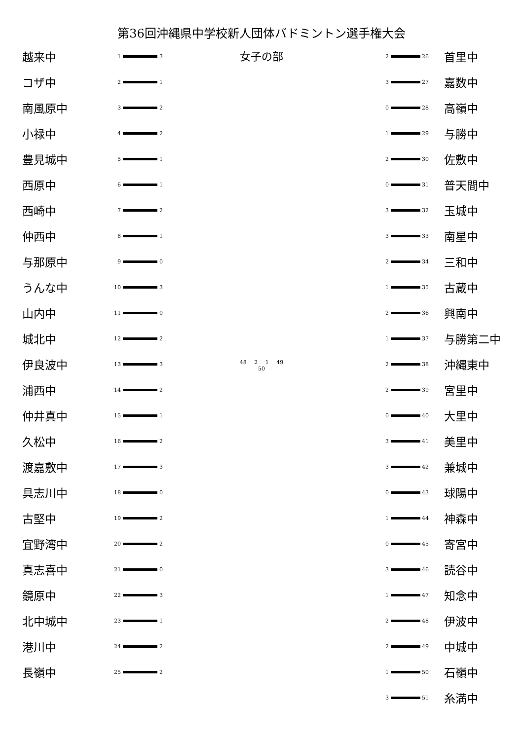第36回沖縄県中学校新人団体バドミントン選手権大会
越来中 1 3
コザ中 2 1
南風原中 3 2
小禄中 4 2
豊見城中 5 1
西原中 6 1
西崎中 7 2
仲西中 8 1
与那原中 9 0
うんな中 10 3
山内中 11 0
城北中 12 2
伊良波中 13 3
浦西中 14 2
仲井真中 15 1
久松中 16 2
渡嘉敷中 17 3
具志川中 18 0
古堅中 19 2
宜野湾中 20 2
真志喜中 21 0
鏡原中 22 3
北中城中 23 1
港川中 24 2
長嶺中 25 2
女子の部
48 2 1 49
50
2 26 首里中
3 27 嘉数中
0 28 高嶺中
1 29 与勝中
2 30 佐敷中
0 31 普天間中
3 32 玉城中
3 33 南星中
2 34 三和中
1 35 古蔵中
2 36 興南中
1 37 与勝第二中
2 38 沖縄東中
2 39 宮里中
0 40 大里中
3 41 美里中
3 42 兼城中
0 43 球陽中
1 44 神森中
0 45 寄宮中
3 46 読谷中
1 47 知念中
2 48 伊波中
2 49 中城中
1 50 石嶺中
3 51 糸満中